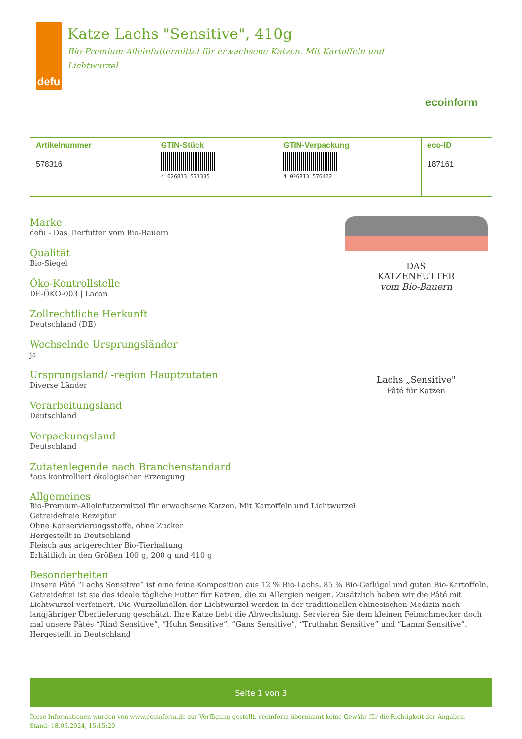defu
Katze Lachs "Sensitive", 410g
Bio-Premium-Alleinfuttermittel für erwachsene Katzen. Mit Kartoffeln und Lichtwurzel
ecoinform
| Artikelnummer 578316 | GTIN-Stück 4 026813 571335 | GTIN-Verpackung 4 026813 576422 | eco-ID 187161 |
Marke
defu - Das Tierfutter vom Bio-Bauern
Qualität
Bio-Siegel
Öko-Kontrollstelle
DE-ÖKO-003 | Lacon
Zollrechtliche Herkunft
Deutschland (DE)
Wechselnde Ursprungsländer
ja
Ursprungsland/ -region Hauptzutaten
Diverse Länder
Verarbeitungsland
Deutschland
Verpackungsland
Deutschland
Zutatenlegende nach Branchenstandard
*aus kontrolliert ökologischer Erzeugung
DAS
KATZENFUTTER
vom Bio-Bauern
Lachs „Sensitive"
Pâté für Katzen
Allgemeines
Bio-Premium-Alleinfuttermittel für erwachsene Katzen. Mit Kartoffeln und Lichtwurzel
Getreidefreie Rezeptur
Ohne Konservierungsstoffe, ohne Zucker
Hergestellt in Deutschland
Fleisch aus artgerechter Bio-Tierhaltung
Erhältlich in den Größen 100 g, 200 g und 410 g
Besonderheiten
Unsere Pâté “Lachs Sensitive” ist eine feine Komposition aus 12 % Bio-Lachs, 85 % Bio-Geflügel und guten Bio-Kartoffeln. Getreidefrei ist sie das ideale tägliche Futter für Katzen, die zu Allergien neigen. Zusätzlich haben wir die Pâté mit Lichtwurzel verfeinert. Die Wurzelknollen der Lichtwurzel werden in der traditionellen chinesischen Medizin nach langjähriger Überlieferung geschätzt. Ihre Katze liebt die Abwechslung. Servieren Sie dem kleinen Feinschmecker doch mal unsere Pâtés “Rind Sensitive”, “Huhn Sensitive”, “Gans Sensitive”, “Truthahn Sensitive” und “Lamm Sensitive”.
Hergestellt in Deutschland
Seite 1 von 3
Diese Informationen wurden von www.ecoinform.de zur Verfügung gestellt. ecoinform übernimmt keine Gewähr für die Richtigkeit der Angaben.
Stand: 18.06.2024, 15:15:20